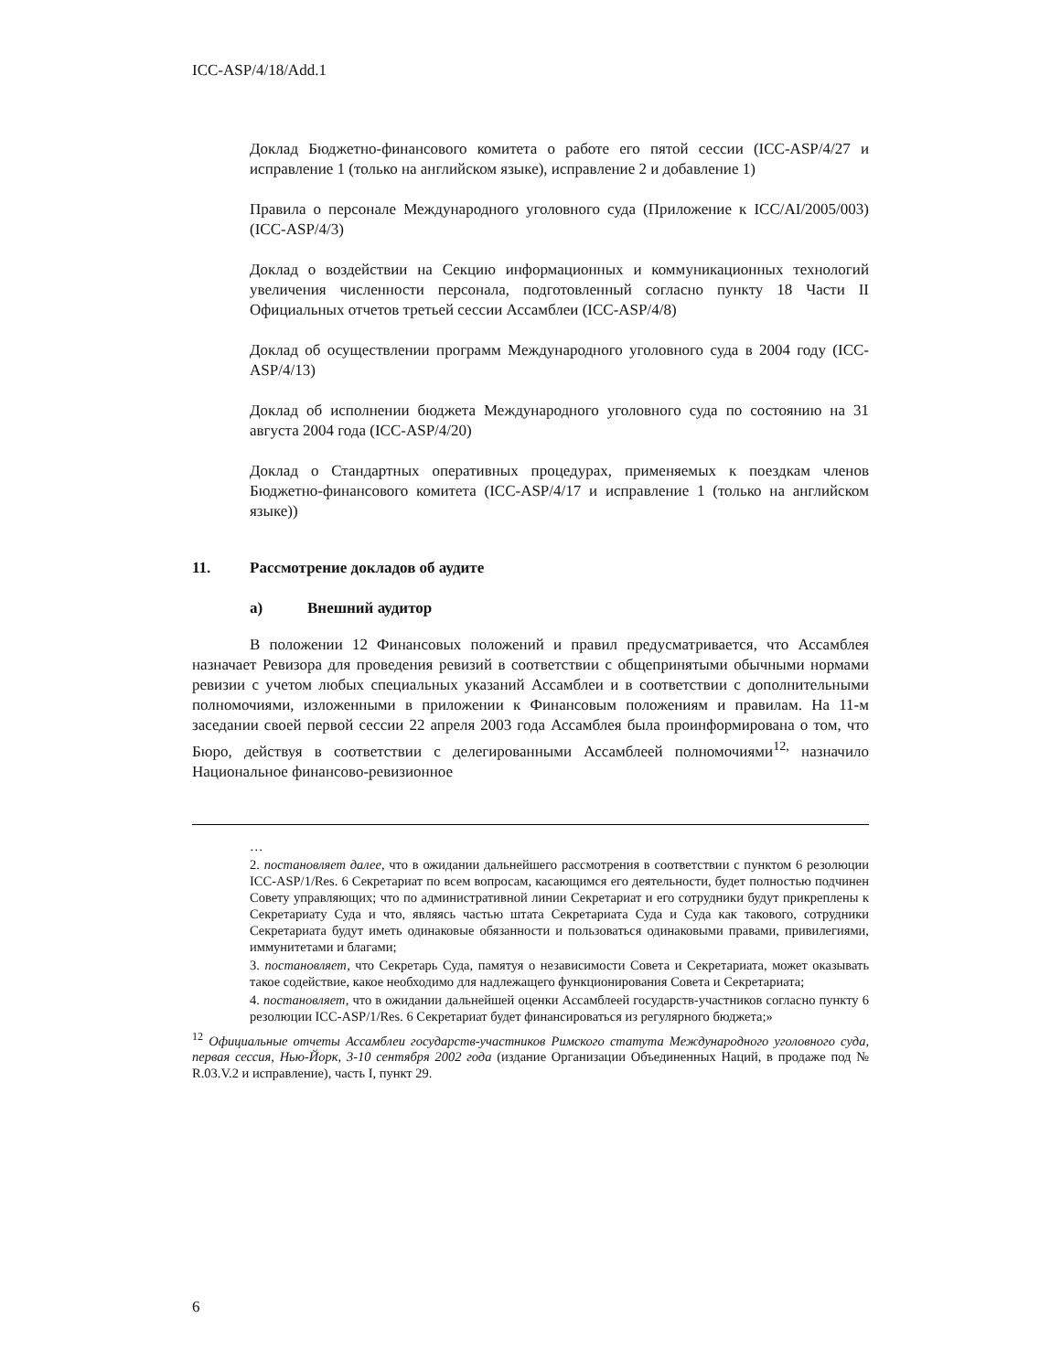ICC-ASP/4/18/Add.1
Доклад Бюджетно-финансового комитета о работе его пятой сессии (ICC-ASP/4/27 и исправление 1 (только на английском языке), исправление 2 и добавление 1)
Правила о персонале Международного уголовного суда (Приложение к ICC/AI/2005/003) (ICC-ASP/4/3)
Доклад о воздействии на Секцию информационных и коммуникационных технологий увеличения численности персонала, подготовленный согласно пункту 18 Части II Официальных отчетов третьей сессии Ассамблеи (ICC-ASP/4/8)
Доклад об осуществлении программ Международного уголовного суда в 2004 году (ICC-ASP/4/13)
Доклад об исполнении бюджета Международного уголовного суда по состоянию на 31 августа 2004 года (ICC-ASP/4/20)
Доклад о Стандартных оперативных процедурах, применяемых к поездкам членов Бюджетно-финансового комитета (ICC-ASP/4/17 и исправление 1 (только на английском языке))
11. Рассмотрение докладов об аудите
a) Внешний аудитор
В положении 12 Финансовых положений и правил предусматривается, что Ассамблея назначает Ревизора для проведения ревизий в соответствии с общепринятыми обычными нормами ревизии с учетом любых специальных указаний Ассамблеи и в соответствии с дополнительными полномочиями, изложенными в приложении к Финансовым положениям и правилам. На 11-м заседании своей первой сессии 22 апреля 2003 года Ассамблея была проинформирована о том, что Бюро, действуя в соответствии с делегированными Ассамблеей полномочиями<sup>12,</sup> назначило Национальное финансово-ревизионное
…
2. постановляет далее, что в ожидании дальнейшего рассмотрения в соответствии с пунктом 6 резолюции ICC-ASP/1/Res. 6 Секретариат по всем вопросам, касающимся его деятельности, будет полностью подчинен Совету управляющих; что по административной линии Секретариат и его сотрудники будут прикреплены к Секретариату Суда и что, являясь частью штата Секретариата Суда и Суда как такового, сотрудники Секретариата будут иметь одинаковые обязанности и пользоваться одинаковыми правами, привилегиями, иммунитетами и благами;
3. постановляет, что Секретарь Суда, памятуя о независимости Совета и Секретариата, может оказывать такое содействие, какое необходимо для надлежащего функционирования Совета и Секретариата;
4. постановляет, что в ожидании дальнейшей оценки Ассамблеей государств-участников согласно пункту 6 резолюции ICC-ASP/1/Res. 6 Секретариат будет финансироваться из регулярного бюджета;»
<sup>12</sup> Официальные отчеты Ассамблеи государств-участников Римского статута Международного уголовного суда, первая сессия, Нью-Йорк, 3-10 сентября 2002 года (издание Организации Объединенных Наций, в продаже под № R.03.V.2 и исправление), часть I, пункт 29.
6